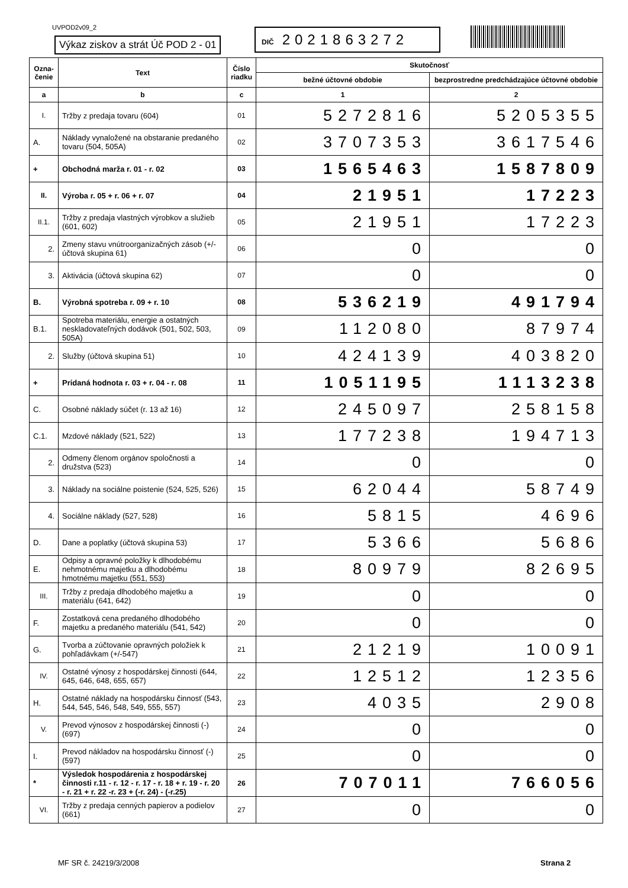UVPOD2v09_2
Výkaz ziskov a strát Úč POD 2 - 01
DIČ 2021863272
| Ozna- čenie | Text | Číslo riadku | Skutočnosť | |
| --- | --- | --- | --- | --- |
| | | | bežné účtovné obdobie | bezprostredne predchádzajúce účtovné obdobie |
| a | b | c | 1 | 2 |
| I. | Tržby z predaja tovaru (604) | 01 | 5272816 | 5205355 |
| A. | Náklady vynaložené na obstaranie predaného tovaru (504, 505A) | 02 | 3707353 | 3617546 |
| + | Obchodná marža r. 01 - r. 02 | 03 | 1565463 | 1587809 |
| II. | Výroba r. 05 + r. 06 + r. 07 | 04 | 21951 | 17223 |
| II.1. | Tržby z predaja vlastných výrobkov a služieb (601, 602) | 05 | 21951 | 17223 |
| 2. | Zmeny stavu vnútroorganizačných zásob (+/- účtová skupina 61) | 06 | 0 | 0 |
| 3. | Aktivácia (účtová skupina 62) | 07 | 0 | 0 |
| B. | Výrobná spotreba r. 09 + r. 10 | 08 | 536219 | 491794 |
| B.1. | Spotreba materiálu, energie a ostatných neskladovateľných dodávok (501, 502, 503, 505A) | 09 | 112080 | 87974 |
| 2. | Služby (účtová skupina 51) | 10 | 424139 | 403820 |
| + | Pridaná hodnota r. 03 + r. 04 - r. 08 | 11 | 1051195 | 1113238 |
| C. | Osobné náklady súčet (r. 13 až 16) | 12 | 245097 | 258158 |
| C.1. | Mzdové náklady (521, 522) | 13 | 177238 | 194713 |
| 2. | Odmeny členom orgánov spoločnosti a družstva (523) | 14 | 0 | 0 |
| 3. | Náklady na sociálne poistenie (524, 525, 526) | 15 | 62044 | 58749 |
| 4. | Sociálne náklady (527, 528) | 16 | 5815 | 4696 |
| D. | Dane a poplatky (účtová skupina 53) | 17 | 5366 | 5686 |
| E. | Odpisy a opravné položky k dlhodobému nehmotnému majetku a dlhodobému hmotnému majetku (551, 553) | 18 | 80979 | 82695 |
| III. | Tržby z predaja dlhodobého majetku a materiálu (641, 642) | 19 | 0 | 0 |
| F. | Zostatková cena predaného dlhodobého majetku a predaného materiálu (541, 542) | 20 | 0 | 0 |
| G. | Tvorba a zúčtovanie opravných položiek k pohľadávkam (+/-547) | 21 | 21219 | 10091 |
| IV. | Ostatné výnosy z hospodárskej činnosti (644, 645, 646, 648, 655, 657) | 22 | 12512 | 12356 |
| H. | Ostatné náklady na hospodársku činnosť (543, 544, 545, 546, 548, 549, 555, 557) | 23 | 4035 | 2908 |
| V. | Prevod výnosov z hospodárskej činnosti (-)(697) | 24 | 0 | 0 |
| I. | Prevod nákladov na hospodársku činnosť (-)(597) | 25 | 0 | 0 |
| * | Výsledok hospodárenia z hospodárskej činnosti r.11 - r. 12 - r. 17 - r. 18 + r. 19 - r. 20 - r. 21 + r. 22 -r. 23 + (-r. 24) - (-r.25) | 26 | 707011 | 766056 |
| VI. | Tržby z predaja cenných papierov a podielov (661) | 27 | 0 | 0 |
MF SR č. 24219/3/2008 Strana 2